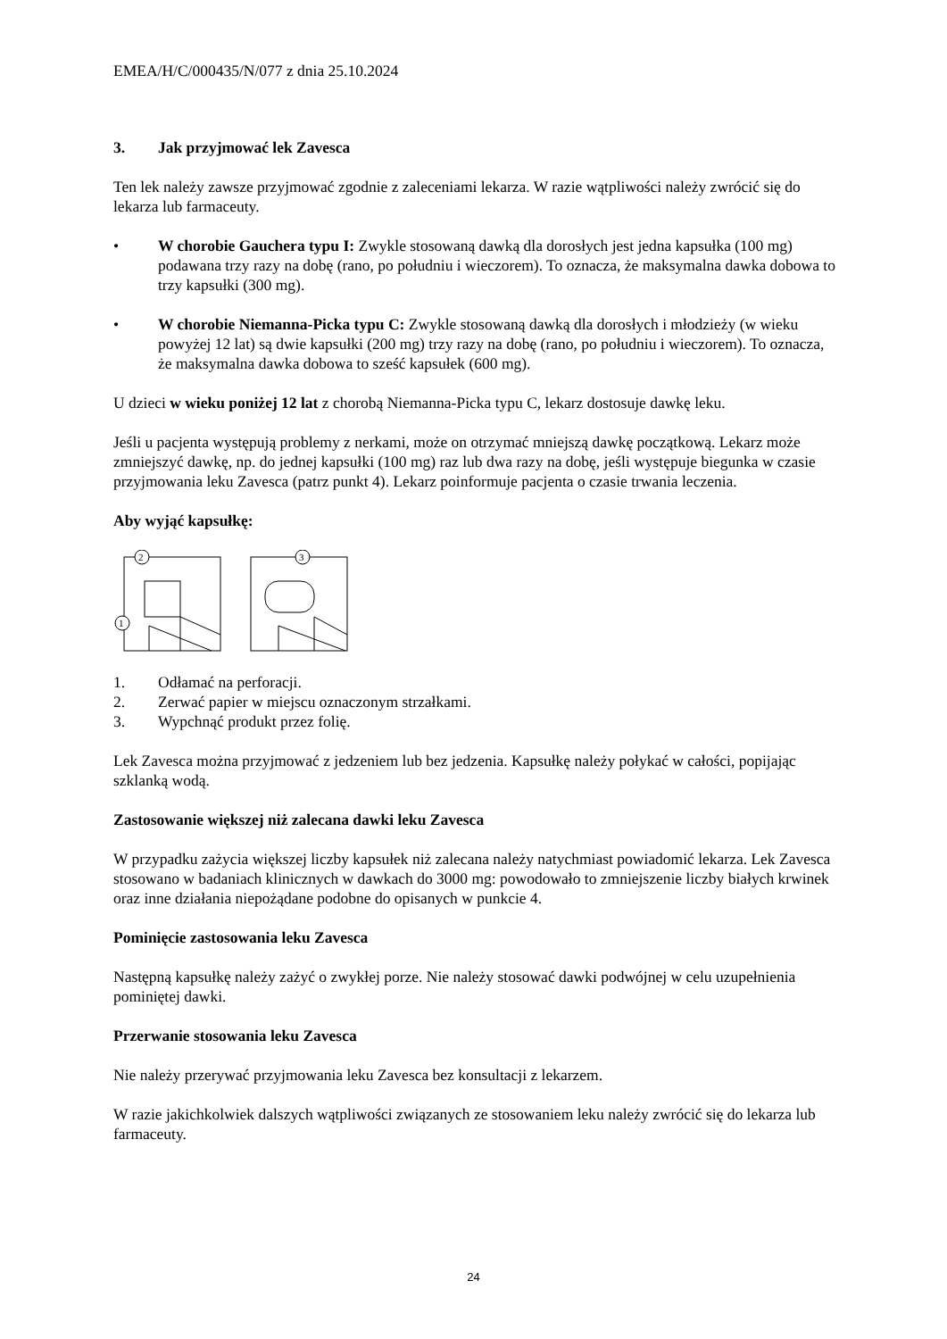EMEA/H/C/000435/N/077 z dnia 25.10.2024
3. Jak przyjmować lek Zavesca
Ten lek należy zawsze przyjmować zgodnie z zaleceniami lekarza. W razie wątpliwości należy zwrócić się do lekarza lub farmaceuty.
• W chorobie Gauchera typu I: Zwykle stosowaną dawką dla dorosłych jest jedna kapsułka (100 mg) podawana trzy razy na dobę (rano, po południu i wieczorem). To oznacza, że maksymalna dawka dobowa to trzy kapsułki (300 mg).
• W chorobie Niemanna-Picka typu C: Zwykle stosowaną dawką dla dorosłych i młodzieży (w wieku powyżej 12 lat) są dwie kapsułki (200 mg) trzy razy na dobę (rano, po południu i wieczorem). To oznacza, że maksymalna dawka dobowa to sześć kapsułek (600 mg).
U dzieci w wieku poniżej 12 lat z chorobą Niemanna-Picka typu C, lekarz dostosuje dawkę leku.
Jeśli u pacjenta występują problemy z nerkami, może on otrzymać mniejszą dawkę początkową. Lekarz może zmniejszyć dawkę, np. do jednej kapsułki (100 mg) raz lub dwa razy na dobę, jeśli występuje biegunka w czasie przyjmowania leku Zavesca (patrz punkt 4). Lekarz poinformuje pacjenta o czasie trwania leczenia.
Aby wyjąć kapsułkę:
2
1
3
1. Odłamać na perforacji.
2. Zerwać papier w miejscu oznaczonym strzałkami.
3. Wypchnąć produkt przez folię.
Lek Zavesca można przyjmować z jedzeniem lub bez jedzenia. Kapsułkę należy połykać w całości, popijając szklanką wodą.
Zastosowanie większej niż zalecana dawki leku Zavesca
W przypadku zażycia większej liczby kapsułek niż zalecana należy natychmiast powiadomić lekarza. Lek Zavesca stosowano w badaniach klinicznych w dawkach do 3000 mg: powodowało to zmniejszenie liczby białych krwinek oraz inne działania niepożądane podobne do opisanych w punkcie 4.
Pominięcie zastosowania leku Zavesca
Następną kapsułkę należy zażyć o zwykłej porze. Nie należy stosować dawki podwójnej w celu uzupełnienia pominiętej dawki.
Przerwanie stosowania leku Zavesca
Nie należy przerywać przyjmowania leku Zavesca bez konsultacji z lekarzem.
W razie jakichkolwiek dalszych wątpliwości związanych ze stosowaniem leku należy zwrócić się do lekarza lub farmaceuty.
24